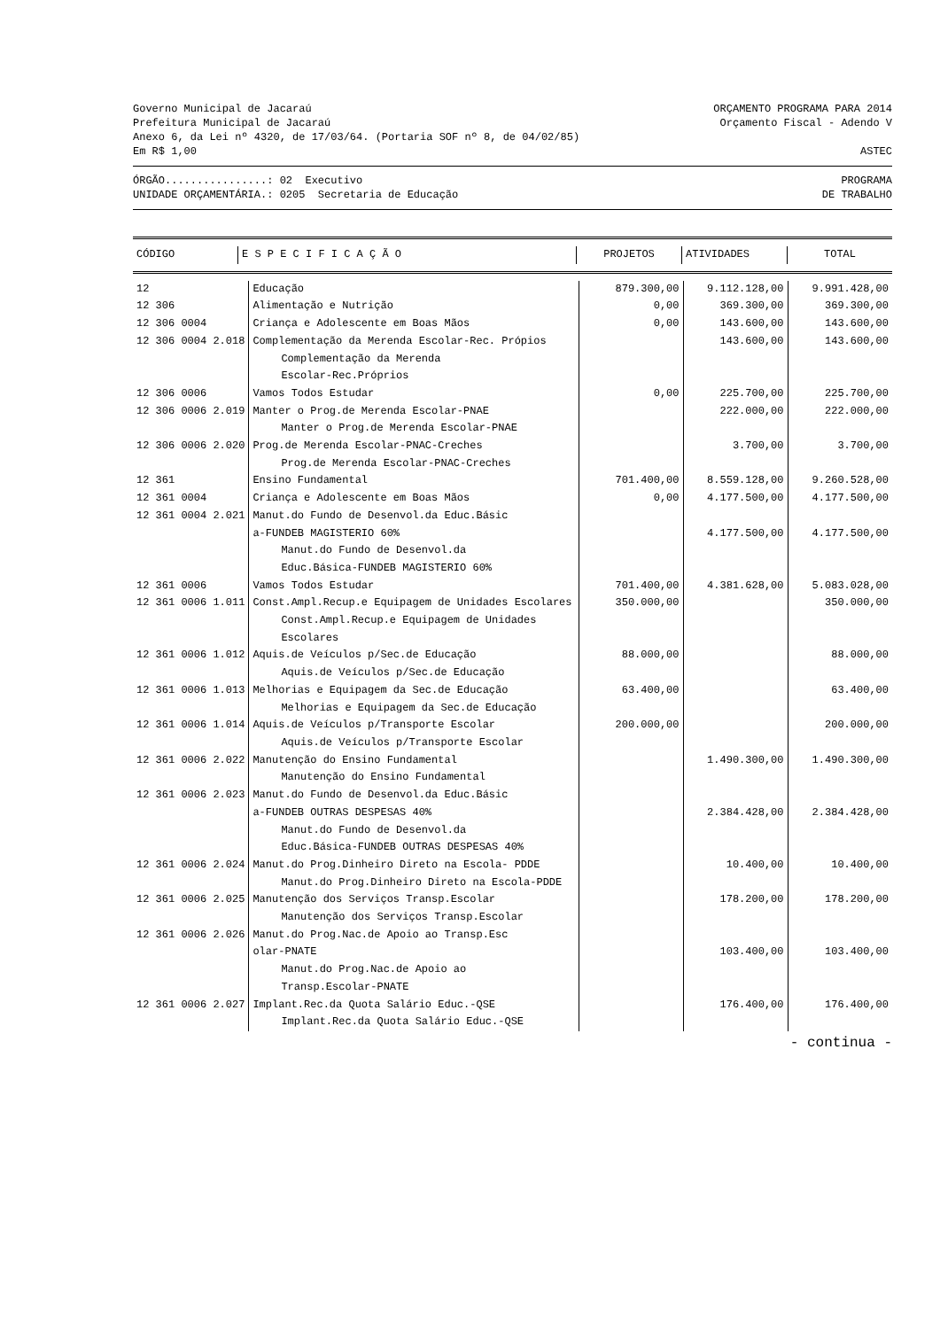Governo Municipal de Jacaraú ORÇAMENTO PROGRAMA PARA 2014
Prefeitura Municipal de Jacaraú Orçamento Fiscal - Adendo V
Anexo 6, da Lei nº 4320, de 17/03/64. (Portaria SOF nº 8, de 04/02/85)
Em R$ 1,00 ASTEC
ÓRGÃO................: 02 Executivo PROGRAMA
UNIDADE ORÇAMENTÁRIA.: 0205 Secretaria de Educação DE TRABALHO
| CÓDIGO | E S P E C I F I C A Ç Ã O | PROJETOS | ATIVIDADES | TOTAL |
| --- | --- | --- | --- | --- |
| 12 | Educação | 879.300,00 | 9.112.128,00 | 9.991.428,00 |
| 12 306 | Alimentação e Nutrição | 0,00 | 369.300,00 | 369.300,00 |
| 12 306 0004 | Criança e Adolescente em Boas Mãos | 0,00 | 143.600,00 | 143.600,00 |
| 12 306 0004 2.018 | Complementação da Merenda Escolar-Rec. Própios | | 143.600,00 | 143.600,00 |
| | Complementação da Merenda Escolar-Rec.Próprios | | | |
| 12 306 0006 | Vamos Todos Estudar | 0,00 | 225.700,00 | 225.700,00 |
| 12 306 0006 2.019 | Manter o Prog.de Merenda Escolar-PNAE | | 222.000,00 | 222.000,00 |
| | Manter o Prog.de Merenda Escolar-PNAE | | | |
| 12 306 0006 2.020 | Prog.de Merenda Escolar-PNAC-Creches | | 3.700,00 | 3.700,00 |
| | Prog.de Merenda Escolar-PNAC-Creches | | | |
| 12 361 | Ensino Fundamental | 701.400,00 | 8.559.128,00 | 9.260.528,00 |
| 12 361 0004 | Criança e Adolescente em Boas Mãos | 0,00 | 4.177.500,00 | 4.177.500,00 |
| 12 361 0004 2.021 | Manut.do Fundo de Desenvol.da Educ.Básic | | | |
| | a-FUNDEB MAGISTERIO 60% | | 4.177.500,00 | 4.177.500,00 |
| | Manut.do Fundo de Desenvol.da Educ.Básica-FUNDEB MAGISTERIO 60% | | | |
| 12 361 0006 | Vamos Todos Estudar | 701.400,00 | 4.381.628,00 | 5.083.028,00 |
| 12 361 0006 1.011 | Const.Ampl.Recup.e Equipagem de Unidades Escolares | 350.000,00 | | 350.000,00 |
| | Const.Ampl.Recup.e Equipagem de Unidades Escolares | | | |
| 12 361 0006 1.012 | Aquis.de Veículos p/Sec.de Educação | 88.000,00 | | 88.000,00 |
| | Aquis.de Veículos p/Sec.de Educação | | | |
| 12 361 0006 1.013 | Melhorias e Equipagem da Sec.de Educação | 63.400,00 | | 63.400,00 |
| | Melhorias e Equipagem da Sec.de Educação | | | |
| 12 361 0006 1.014 | Aquis.de Veículos p/Transporte Escolar | 200.000,00 | | 200.000,00 |
| | Aquis.de Veículos p/Transporte Escolar | | | |
| 12 361 0006 2.022 | Manutenção do Ensino Fundamental | | 1.490.300,00 | 1.490.300,00 |
| | Manutenção do Ensino Fundamental | | | |
| 12 361 0006 2.023 | Manut.do Fundo de Desenvol.da Educ.Básic | | | |
| | a-FUNDEB OUTRAS DESPESAS 40% | | 2.384.428,00 | 2.384.428,00 |
| | Manut.do Fundo de Desenvol.da Educ.Básica-FUNDEB OUTRAS DESPESAS 40% | | | |
| 12 361 0006 2.024 | Manut.do Prog.Dinheiro Direto na Escola- PDDE | | 10.400,00 | 10.400,00 |
| | Manut.do Prog.Dinheiro Direto na Escola-PDDE | | | |
| 12 361 0006 2.025 | Manutenção dos Serviços Transp.Escolar | | 178.200,00 | 178.200,00 |
| | Manutenção dos Serviços Transp.Escolar | | | |
| 12 361 0006 2.026 | Manut.do Prog.Nac.de Apoio ao Transp.Esc | | | |
| | olar-PNATE | | 103.400,00 | 103.400,00 |
| | Manut.do Prog.Nac.de Apoio ao Transp.Escolar-PNATE | | | |
| 12 361 0006 2.027 | Implant.Rec.da Quota Salário Educ.-QSE | | 176.400,00 | 176.400,00 |
| | Implant.Rec.da Quota Salário Educ.-QSE | | | |
- continua -